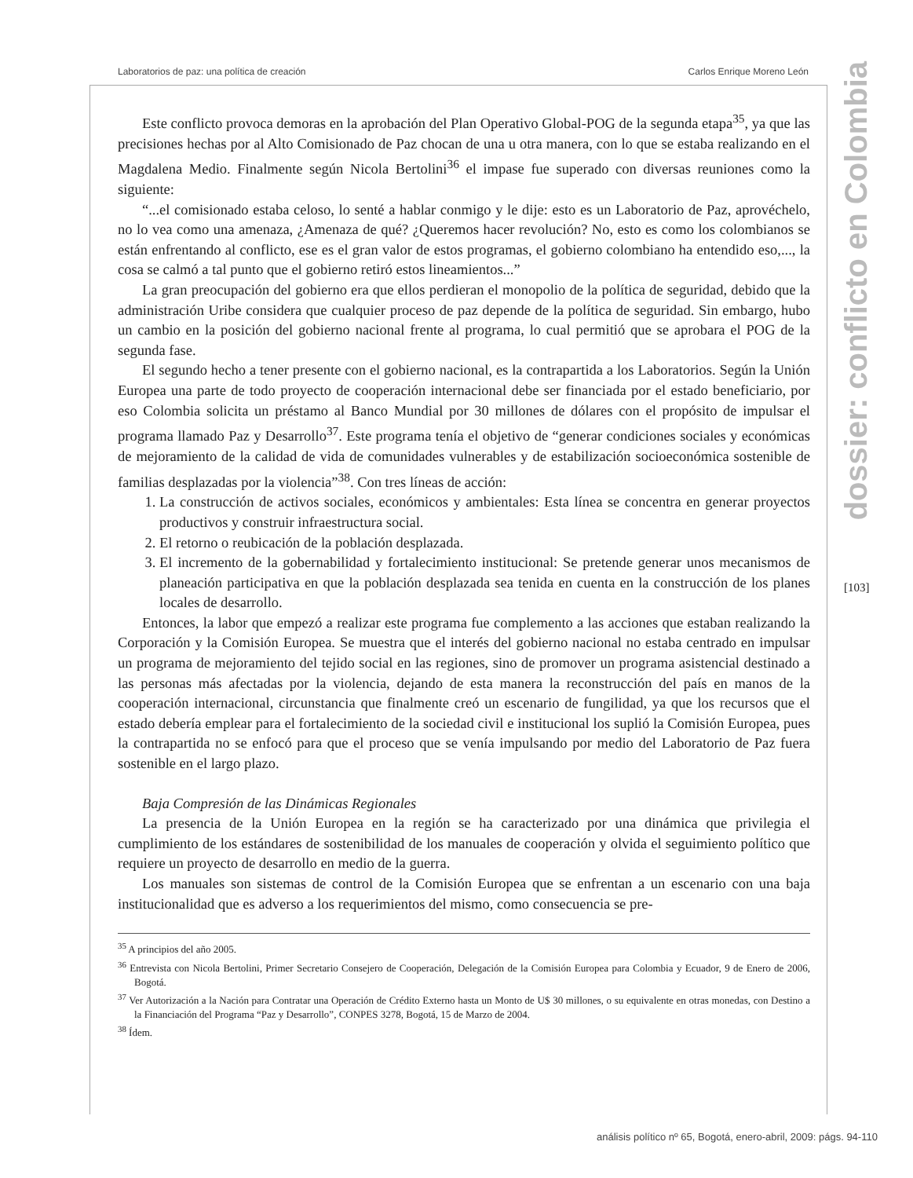Laboratorios de paz: una política de creación Carlos Enrique Moreno León
dossier: conflicto en Colombia
[103]
Este conflicto provoca demoras en la aprobación del Plan Operativo Global-POG de la segunda etapa<sup>35</sup>, ya que las precisiones hechas por al Alto Comisionado de Paz chocan de una u otra manera, con lo que se estaba realizando en el Magdalena Medio. Finalmente según Nicola Bertolini<sup>36</sup> el impase fue superado con diversas reuniones como la siguiente:
“...el comisionado estaba celoso, lo senté a hablar conmigo y le dije: esto es un Laboratorio de Paz, aprovéchelo, no lo vea como una amenaza, ¿Amenaza de qué? ¿Queremos hacer revolución? No, esto es como los colombianos se están enfrentando al conflicto, ese es el gran valor de estos programas, el gobierno colombiano ha entendido eso,..., la cosa se calmó a tal punto que el gobierno retiró estos lineamientos...”
La gran preocupación del gobierno era que ellos perdieran el monopolio de la política de seguridad, debido que la administración Uribe considera que cualquier proceso de paz depende de la política de seguridad. Sin embargo, hubo un cambio en la posición del gobierno nacional frente al programa, lo cual permitió que se aprobara el POG de la segunda fase.
El segundo hecho a tener presente con el gobierno nacional, es la contrapartida a los Laboratorios. Según la Unión Europea una parte de todo proyecto de cooperación internacional debe ser financiada por el estado beneficiario, por eso Colombia solicita un préstamo al Banco Mundial por 30 millones de dólares con el propósito de impulsar el programa llamado Paz y Desarrollo<sup>37</sup>. Este programa tenía el objetivo de “generar condiciones sociales y económicas de mejoramiento de la calidad de vida de comunidades vulnerables y de estabilización socioeconómica sostenible de familias desplazadas por la violencia”<sup>38</sup>. Con tres líneas de acción:
1. La construcción de activos sociales, económicos y ambientales: Esta línea se concentra en generar proyectos productivos y construir infraestructura social.
2. El retorno o reubicación de la población desplazada.
3. El incremento de la gobernabilidad y fortalecimiento institucional: Se pretende generar unos mecanismos de planeación participativa en que la población desplazada sea tenida en cuenta en la construcción de los planes locales de desarrollo.
Entonces, la labor que empezó a realizar este programa fue complemento a las acciones que estaban realizando la Corporación y la Comisión Europea. Se muestra que el interés del gobierno nacional no estaba centrado en impulsar un programa de mejoramiento del tejido social en las regiones, sino de promover un programa asistencial destinado a las personas más afectadas por la violencia, dejando de esta manera la reconstrucción del país en manos de la cooperación internacional, circunstancia que finalmente creó un escenario de fungilidad, ya que los recursos que el estado debería emplear para el fortalecimiento de la sociedad civil e institucional los suplió la Comisión Europea, pues la contrapartida no se enfocó para que el proceso que se venía impulsando por medio del Laboratorio de Paz fuera sostenible en el largo plazo.
Baja Compresión de las Dinámicas Regionales
La presencia de la Unión Europea en la región se ha caracterizado por una dinámica que privilegia el cumplimiento de los estándares de sostenibilidad de los manuales de cooperación y olvida el seguimiento político que requiere un proyecto de desarrollo en medio de la guerra.
Los manuales son sistemas de control de la Comisión Europea que se enfrentan a un escenario con una baja institucionalidad que es adverso a los requerimientos del mismo, como consecuencia se pre-
<sup>35</sup> A principios del año 2005.
<sup>36</sup> Entrevista con Nicola Bertolini, Primer Secretario Consejero de Cooperación, Delegación de la Comisión Europea para Colombia y Ecuador, 9 de Enero de 2006, Bogotá.
<sup>37</sup> Ver Autorización a la Nación para Contratar una Operación de Crédito Externo hasta un Monto de U$ 30 millones, o su equivalente en otras monedas, con Destino a la Financiación del Programa “Paz y Desarrollo”, CONPES 3278, Bogotá, 15 de Marzo de 2004.
<sup>38</sup> Ídem.
análisis político nº 65, Bogotá, enero-abril, 2009: págs. 94-110